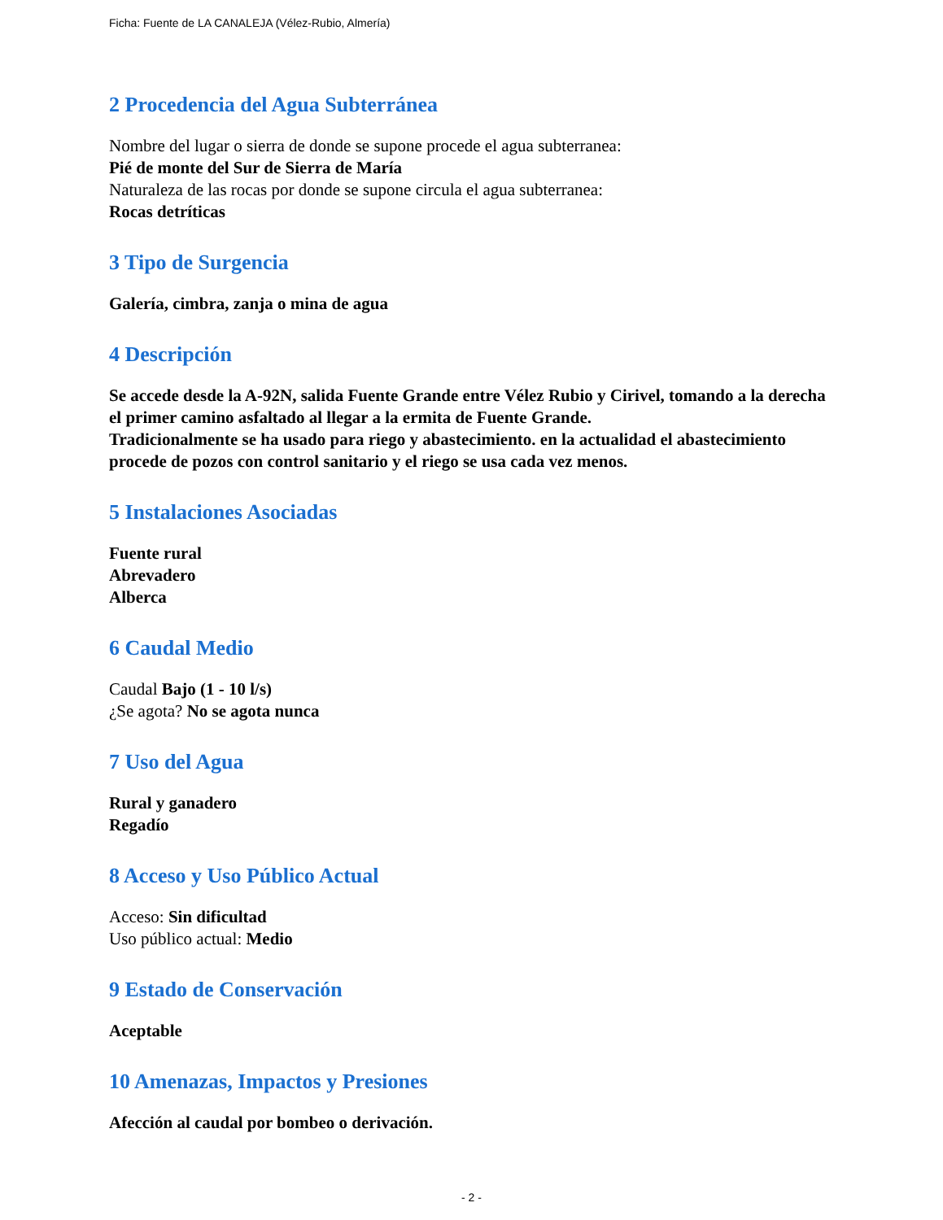Ficha: Fuente de LA CANALEJA (Vélez-Rubio, Almería)
2 Procedencia del Agua Subterránea
Nombre del lugar o sierra de donde se supone procede el agua subterranea:
Pié de monte del Sur de Sierra de María
Naturaleza de las rocas por donde se supone circula el agua subterranea:
Rocas detríticas
3 Tipo de Surgencia
Galería, cimbra, zanja o mina de agua
4 Descripción
Se accede desde la A-92N, salida Fuente Grande entre Vélez Rubio y Cirivel, tomando a la derecha el primer camino asfaltado al llegar a la ermita de Fuente Grande.
Tradicionalmente se ha usado para riego y abastecimiento. en la actualidad el abastecimiento procede de pozos con control sanitario y el riego se usa cada vez menos.
5 Instalaciones Asociadas
Fuente rural
Abrevadero
Alberca
6 Caudal Medio
Caudal Bajo (1 - 10 l/s)
¿Se agota? No se agota nunca
7 Uso del Agua
Rural y ganadero
Regadío
8 Acceso y Uso Público Actual
Acceso: Sin dificultad
Uso público actual: Medio
9 Estado de Conservación
Aceptable
10 Amenazas, Impactos y Presiones
Afección al caudal por bombeo o derivación.
- 2 -